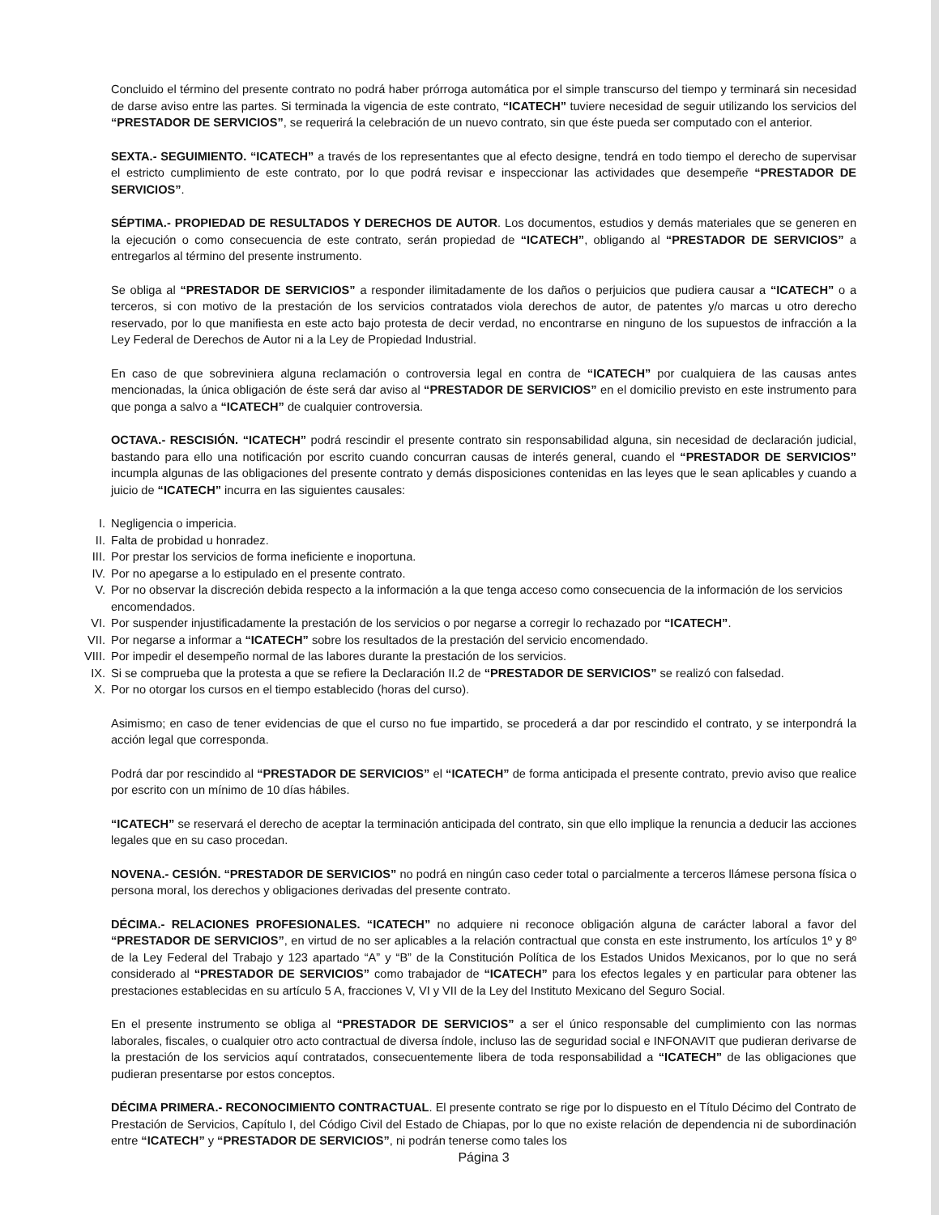Concluido el término del presente contrato no podrá haber prórroga automática por el simple transcurso del tiempo y terminará sin necesidad de darse aviso entre las partes. Si terminada la vigencia de este contrato, “ICATECH” tuviere necesidad de seguir utilizando los servicios del “PRESTADOR DE SERVICIOS”, se requerirá la celebración de un nuevo contrato, sin que éste pueda ser computado con el anterior.
SEXTA.- SEGUIMIENTO. “ICATECH” a través de los representantes que al efecto designe, tendrá en todo tiempo el derecho de supervisar el estricto cumplimiento de este contrato, por lo que podrá revisar e inspeccionar las actividades que desempeñe “PRESTADOR DE SERVICIOS”.
SÉPTIMA.- PROPIEDAD DE RESULTADOS Y DERECHOS DE AUTOR. Los documentos, estudios y demás materiales que se generen en la ejecución o como consecuencia de este contrato, serán propiedad de “ICATECH”, obligando al “PRESTADOR DE SERVICIOS” a entregarlos al término del presente instrumento.
Se obliga al “PRESTADOR DE SERVICIOS” a responder ilimitadamente de los daños o perjuicios que pudiera causar a “ICATECH” o a terceros, si con motivo de la prestación de los servicios contratados viola derechos de autor, de patentes y/o marcas u otro derecho reservado, por lo que manifiesta en este acto bajo protesta de decir verdad, no encontrarse en ninguno de los supuestos de infracción a la Ley Federal de Derechos de Autor ni a la Ley de Propiedad Industrial.
En caso de que sobreviniera alguna reclamación o controversia legal en contra de “ICATECH” por cualquiera de las causas antes mencionadas, la única obligación de éste será dar aviso al “PRESTADOR DE SERVICIOS” en el domicilio previsto en este instrumento para que ponga a salvo a “ICATECH” de cualquier controversia.
OCTAVA.- RESCISIÓN. “ICATECH” podrá rescindir el presente contrato sin responsabilidad alguna, sin necesidad de declaración judicial, bastando para ello una notificación por escrito cuando concurran causas de interés general, cuando el “PRESTADOR DE SERVICIOS” incumpla algunas de las obligaciones del presente contrato y demás disposiciones contenidas en las leyes que le sean aplicables y cuando a juicio de “ICATECH” incurra en las siguientes causales:
I. Negligencia o impericia.
II. Falta de probidad u honradez.
III. Por prestar los servicios de forma ineficiente e inoportuna.
IV. Por no apegarse a lo estipulado en el presente contrato.
V. Por no observar la discreción debida respecto a la información a la que tenga acceso como consecuencia de la información de los servicios encomendados.
VI. Por suspender injustificadamente la prestación de los servicios o por negarse a corregir lo rechazado por “ICATECH”.
VII. Por negarse a informar a “ICATECH” sobre los resultados de la prestación del servicio encomendado.
VIII. Por impedir el desempeño normal de las labores durante la prestación de los servicios.
IX. Si se comprueba que la protesta a que se refiere la Declaración II.2 de “PRESTADOR DE SERVICIOS” se realizó con falsedad.
X. Por no otorgar los cursos en el tiempo establecido (horas del curso).
Asimismo; en caso de tener evidencias de que el curso no fue impartido, se procederá a dar por rescindido el contrato, y se interpondrá la acción legal que corresponda.
Podrá dar por rescindido al “PRESTADOR DE SERVICIOS” el “ICATECH” de forma anticipada el presente contrato, previo aviso que realice por escrito con un mínimo de 10 días hábiles.
“ICATECH” se reservará el derecho de aceptar la terminación anticipada del contrato, sin que ello implique la renuncia a deducir las acciones legales que en su caso procedan.
NOVENA.- CESIÓN. “PRESTADOR DE SERVICIOS” no podrá en ningún caso ceder total o parcialmente a terceros llámese persona física o persona moral, los derechos y obligaciones derivadas del presente contrato.
DÉCIMA.- RELACIONES PROFESIONALES. “ICATECH” no adquiere ni reconoce obligación alguna de carácter laboral a favor del “PRESTADOR DE SERVICIOS”, en virtud de no ser aplicables a la relación contractual que consta en este instrumento, los artículos 1º y 8º de la Ley Federal del Trabajo y 123 apartado “A” y “B” de la Constitución Política de los Estados Unidos Mexicanos, por lo que no será considerado al “PRESTADOR DE SERVICIOS” como trabajador de “ICATECH” para los efectos legales y en particular para obtener las prestaciones establecidas en su artículo 5 A, fracciones V, VI y VII de la Ley del Instituto Mexicano del Seguro Social.
En el presente instrumento se obliga al “PRESTADOR DE SERVICIOS” a ser el único responsable del cumplimiento con las normas laborales, fiscales, o cualquier otro acto contractual de diversa índole, incluso las de seguridad social e INFONAVIT que pudieran derivarse de la prestación de los servicios aquí contratados, consecuentemente libera de toda responsabilidad a “ICATECH” de las obligaciones que pudieran presentarse por estos conceptos.
DÉCIMA PRIMERA.- RECONOCIMIENTO CONTRACTUAL. El presente contrato se rige por lo dispuesto en el Título Décimo del Contrato de Prestación de Servicios, Capítulo I, del Código Civil del Estado de Chiapas, por lo que no existe relación de dependencia ni de subordinación entre “ICATECH” y “PRESTADOR DE SERVICIOS”, ni podrán tenerse como tales los
Página 3